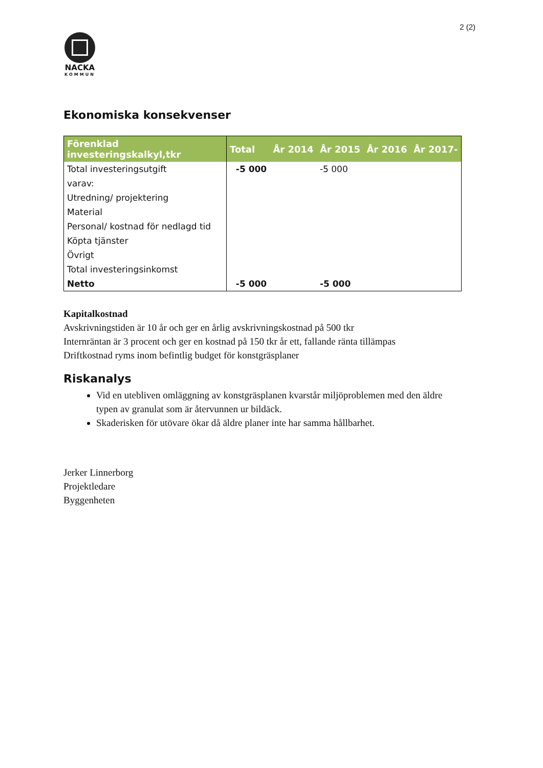2 (2)
NACKA
KOMMUN
Ekonomiska konsekvenser
| Förenklad investeringskalkyl,tkr | Total | År 2014 | År 2015 | År 2016 | År 2017- |
| --- | --- | --- | --- | --- | --- |
| Total investeringsutgift | -5 000 | | -5 000 | | |
| varav: | | | | | |
| Utredning/ projektering | | | | | |
| Material | | | | | |
| Personal/ kostnad för nedlagd tid | | | | | |
| Köpta tjänster | | | | | |
| Övrigt | | | | | |
| Total investeringsinkomst | | | | | |
| Netto | -5 000 | | -5 000 | | |
Kapitalkostnad
Avskrivningstiden är 10 år och ger en årlig avskrivningskostnad på 500 tkr
Internräntan är 3 procent och ger en kostnad på 150 tkr år ett, fallande ränta tillämpas
Driftkostnad ryms inom befintlig budget för konstgräsplaner
Riskanalys
Vid en utebliven omläggning av konstgräsplanen kvarstår miljöproblemen med den äldre typen av granulat som är återvunnen ur bildäck.
Skaderisken för utövare ökar då äldre planer inte har samma hållbarhet.
Jerker Linnerborg
Projektledare
Byggenheten